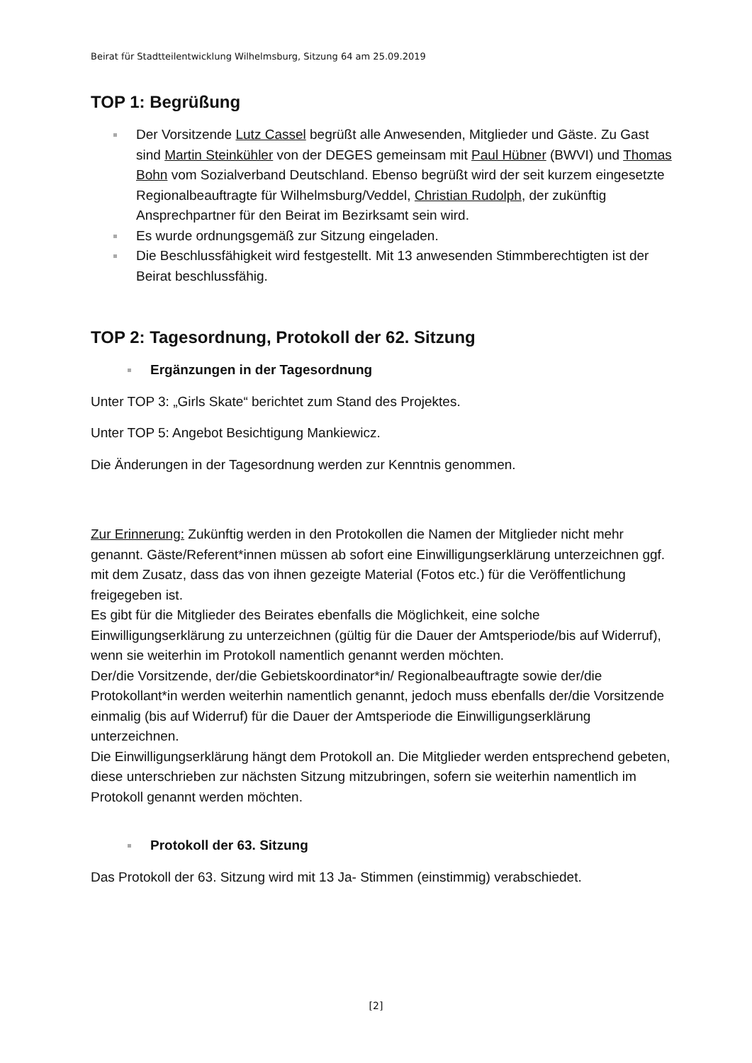Beirat für Stadtteilentwicklung Wilhelmsburg, Sitzung 64 am 25.09.2019
TOP 1: Begrüßung
Der Vorsitzende Lutz Cassel begrüßt alle Anwesenden, Mitglieder und Gäste. Zu Gast sind Martin Steinkühler von der DEGES gemeinsam mit Paul Hübner (BWVI) und Thomas Bohn vom Sozialverband Deutschland. Ebenso begrüßt wird der seit kurzem eingesetzte Regionalbeauftragte für Wilhelmsburg/Veddel, Christian Rudolph, der zukünftig Ansprechpartner für den Beirat im Bezirksamt sein wird.
Es wurde ordnungsgemäß zur Sitzung eingeladen.
Die Beschlussfähigkeit wird festgestellt. Mit 13 anwesenden Stimmberechtigten ist der Beirat beschlussfähig.
TOP 2: Tagesordnung, Protokoll der 62. Sitzung
Ergänzungen in der Tagesordnung
Unter TOP 3: „Girls Skate“ berichtet zum Stand des Projektes.
Unter TOP 5: Angebot Besichtigung Mankiewicz.
Die Änderungen in der Tagesordnung werden zur Kenntnis genommen.
Zur Erinnerung: Zukünftig werden in den Protokollen die Namen der Mitglieder nicht mehr genannt. Gäste/Referent*innen müssen ab sofort eine Einwilligungserklärung unterzeichnen ggf. mit dem Zusatz, dass das von ihnen gezeigte Material (Fotos etc.) für die Veröffentlichung freigegeben ist.
Es gibt für die Mitglieder des Beirates ebenfalls die Möglichkeit, eine solche Einwilligungserklärung zu unterzeichnen (gültig für die Dauer der Amtsperiode/bis auf Widerruf), wenn sie weiterhin im Protokoll namentlich genannt werden möchten.
Der/die Vorsitzende, der/die Gebietskoordinator*in/ Regionalbeauftragte sowie der/die Protokollant*in werden weiterhin namentlich genannt, jedoch muss ebenfalls der/die Vorsitzende einmalig (bis auf Widerruf) für die Dauer der Amtsperiode die Einwilligungserklärung unterzeichnen.
Die Einwilligungserklärung hängt dem Protokoll an. Die Mitglieder werden entsprechend gebeten, diese unterschrieben zur nächsten Sitzung mitzubringen, sofern sie weiterhin namentlich im Protokoll genannt werden möchten.
Protokoll der 63. Sitzung
Das Protokoll der 63. Sitzung wird mit 13 Ja- Stimmen (einstimmig) verabschiedet.
[2]